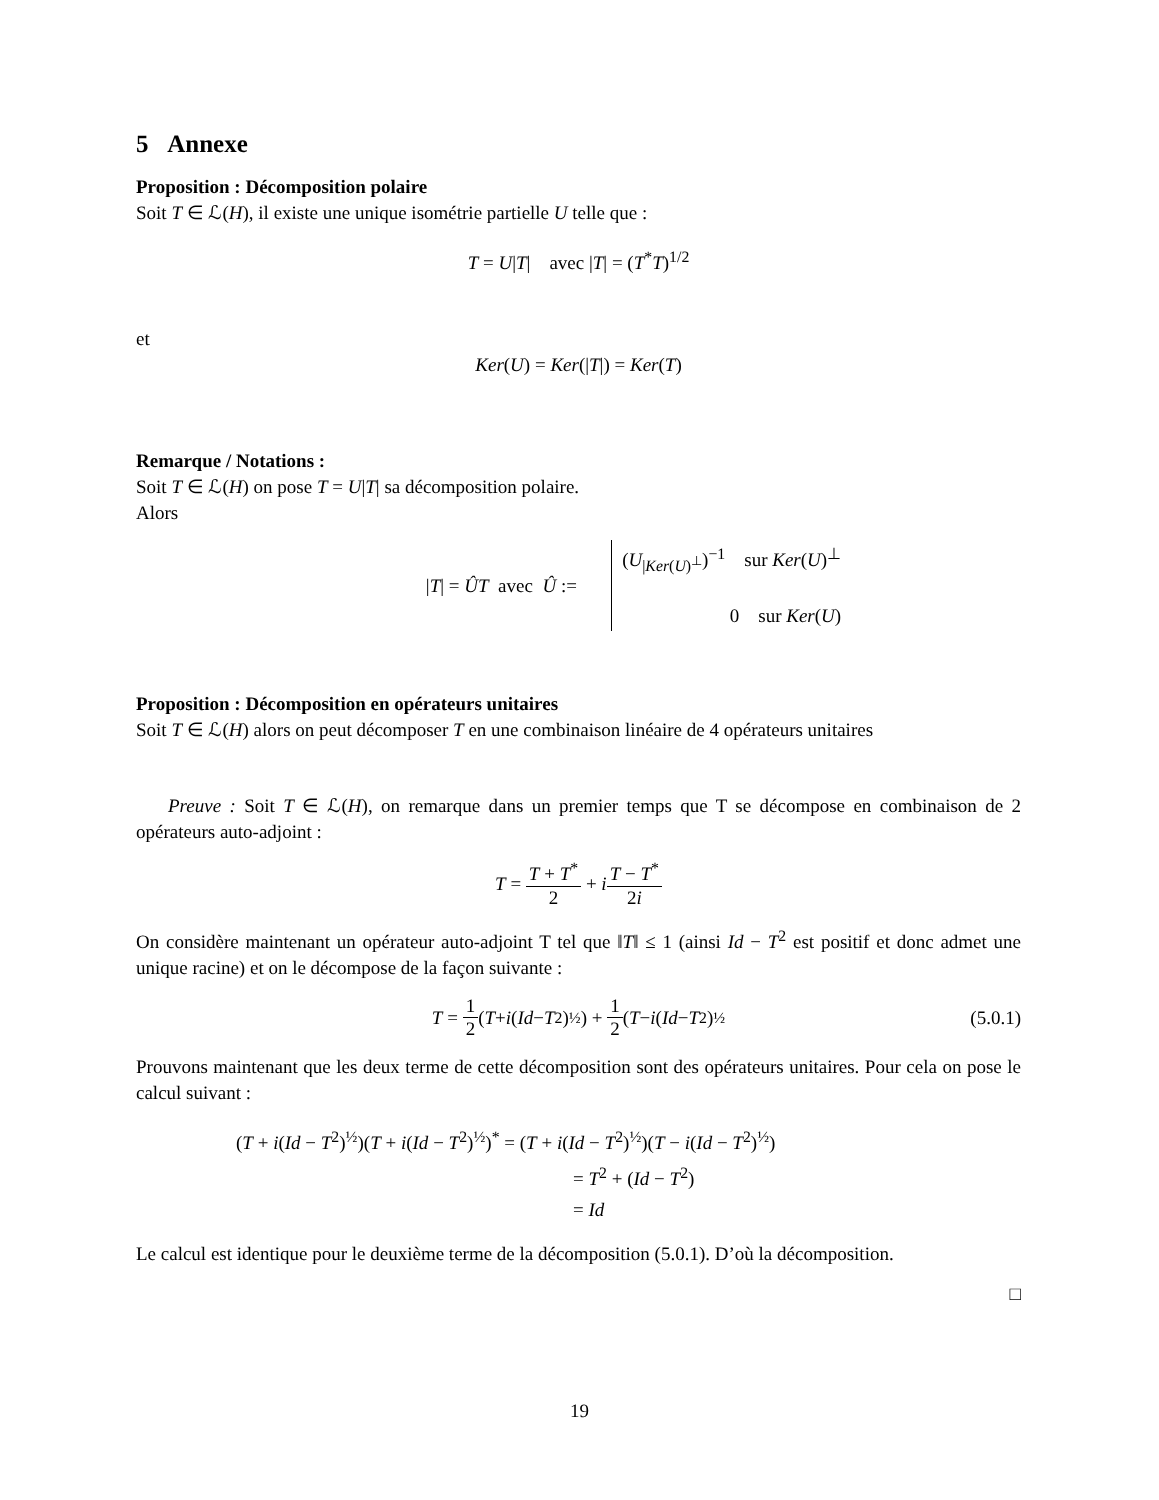5 Annexe
Proposition : Décomposition polaire
Soit T ∈ ℒ(H), il existe une unique isométrie partielle U telle que :
T = U|T| avec |T| = (T<sup>*</sup>T)<sup>1/2</sup>
et
Ker(U) = Ker(|T|) = Ker(T)
Remarque / Notations :
Soit T ∈ ℒ(H) on pose T = U|T| sa décomposition polaire.
Alors
|T| = ÛT avec Û :=
(U<sub>|Ker(U)<sup>⊥</sup></sub>)<sup>−1</sup> sur Ker(U)<sup>⊥</sup>
0 sur Ker(U)
Proposition : Décomposition en opérateurs unitaires
Soit T ∈ ℒ(H) alors on peut décomposer T en une combinaison linéaire de 4 opérateurs unitaires
Preuve : Soit T ∈ ℒ(H), on remarque dans un premier temps que T se décompose en combinaison de 2 opérateurs auto-adjoint :
T = T + T<sup>*</sup> 2 + i T − T<sup>*</sup> 2i
On considère maintenant un opérateur auto-adjoint T tel que ‖T‖ ≤ 1 (ainsi Id − T<sup>2</sup> est positif et donc admet une unique racine) et on le décompose de la façon suivante :
T = 1 2 (T + i (Id − T<sup>2</sup>)<sup>½</sup>) + 1 2 (T − i (Id − T<sup>2</sup>)<sup>½</sup> (5.0.1)
Prouvons maintenant que les deux terme de cette décomposition sont des opérateurs unitaires. Pour cela on pose le calcul suivant :
(T + i(Id − T<sup>2</sup>)<sup>½</sup>)(T + i(Id − T<sup>2</sup>)<sup>½</sup>)<sup>*</sup> = (T + i(Id − T<sup>2</sup>)<sup>½</sup>)(T − i(Id − T<sup>2</sup>)<sup>½</sup>)
= T<sup>2</sup> + (Id − T<sup>2</sup>)
= Id
Le calcul est identique pour le deuxième terme de la décomposition (5.0.1). D’où la décomposition.
□
19